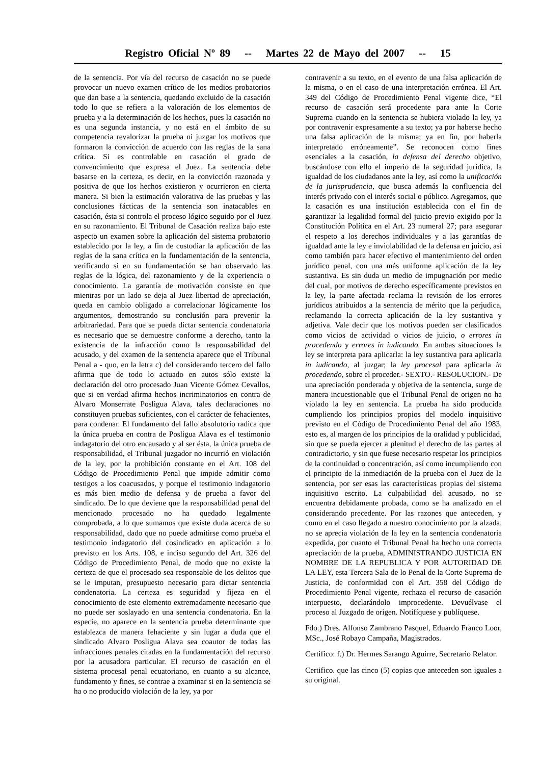Registro Oficial Nº 89 -- Martes 22 de Mayo del 2007 -- 15
de la sentencia. Por vía del recurso de casación no se puede provocar un nuevo examen crítico de los medios probatorios que dan base a la sentencia, quedando excluido de la casación todo lo que se refiera a la valoración de los elementos de prueba y a la determinación de los hechos, pues la casación no es una segunda instancia, y no está en el ámbito de su competencia revalorizar la prueba ni juzgar los motivos que formaron la convicción de acuerdo con las reglas de la sana crítica. Si es controlable en casación el grado de convencimiento que expresa el Juez. La sentencia debe basarse en la certeza, es decir, en la convicción razonada y positiva de que los hechos existieron y ocurrieron en cierta manera. Si bien la estimación valorativa de las pruebas y las conclusiones fácticas de la sentencia son inatacables en casación, ésta si controla el proceso lógico seguido por el Juez en su razonamiento. El Tribunal de Casación realiza bajo este aspecto un examen sobre la aplicación del sistema probatorio establecido por la ley, a fin de custodiar la aplicación de las reglas de la sana crítica en la fundamentación de la sentencia, verificando si en su fundamentación se han observado las reglas de la lógica, del razonamiento y de la experiencia o conocimiento. La garantía de motivación consiste en que mientras por un lado se deja al Juez libertad de apreciación, queda en cambio obligado a correlacionar lógicamente los argumentos, demostrando su conclusión para prevenir la arbitrariedad. Para que se pueda dictar sentencia condenatoria es necesario que se demuestre conforme a derecho, tanto la existencia de la infracción como la responsabilidad del acusado, y del examen de la sentencia aparece que el Tribunal Penal a - quo, en la letra c) del considerando tercero del fallo afirma que de todo lo actuado en autos sólo existe la declaración del otro procesado Juan Vicente Gómez Cevallos, que si en verdad afirma hechos incriminatorios en contra de Alvaro Monserrate Posligua Alava, tales declaraciones no constituyen pruebas suficientes, con el carácter de fehacientes, para condenar. El fundamento del fallo absolutorio radica que la única prueba en contra de Posligua Alava es el testimonio indagatorio del otro encausado y al ser ésta, la única prueba de responsabilidad, el Tribunal juzgador no incurrió en violación de la ley, por la prohibición constante en el Art. 108 del Código de Procedimiento Penal que impide admitir como testigos a los coacusados, y porque el testimonio indagatorio es más bien medio de defensa y de prueba a favor del sindicado. De lo que deviene que la responsabilidad penal del mencionado procesado no ha quedado legalmente comprobada, a lo que sumamos que existe duda acerca de su responsabilidad, dado que no puede admitirse como prueba el testimonio indagatorio del cosindicado en aplicación a lo previsto en los Arts. 108, e inciso segundo del Art. 326 del Código de Procedimiento Penal, de modo que no existe la certeza de que el procesado sea responsable de los delitos que se le imputan, presupuesto necesario para dictar sentencia condenatoria. La certeza es seguridad y fijeza en el conocimiento de este elemento extremadamente necesario que no puede ser soslayado en una sentencia condenatoria. En la especie, no aparece en la sentencia prueba determinante que establezca de manera fehaciente y sin lugar a duda que el sindicado Alvaro Posligua Alava sea coautor de todas las infracciones penales citadas en la fundamentación del recurso por la acusadora particular. El recurso de casación en el sistema procesal penal ecuatoriano, en cuanto a su alcance, fundamento y fines, se contrae a examinar si en la sentencia se ha o no producido violación de la ley, ya por
contravenir a su texto, en el evento de una falsa aplicación de la misma, o en el caso de una interpretación errónea. El Art. 349 del Código de Procedimiento Penal vigente dice, “El recurso de casación será procedente para ante la Corte Suprema cuando en la sentencia se hubiera violado la ley, ya por contravenir expresamente a su texto; ya por haberse hecho una falsa aplicación de la misma; ya en fin, por haberla interpretado erróneamente”. Se reconocen como fines esenciales a la casación, la defensa del derecho objetivo, buscándose con ello el imperio de la seguridad jurídica, la igualdad de los ciudadanos ante la ley, así como la unificación de la jurisprudencia, que busca además la confluencia del interés privado con el interés social o público. Agregamos, que la casación es una institución establecida con el fin de garantizar la legalidad formal del juicio previo exigido por la Constitución Política en el Art. 23 numeral 27; para asegurar el respeto a los derechos individuales y a las garantías de igualdad ante la ley e inviolabilidad de la defensa en juicio, así como también para hacer efectivo el mantenimiento del orden jurídico penal, con una más uniforme aplicación de la ley sustantiva. Es sin duda un medio de impugnación por medio del cual, por motivos de derecho específicamente previstos en la ley, la parte afectada reclama la revisión de los errores jurídicos atribuidos a la sentencia de mérito que la perjudica, reclamando la correcta aplicación de la ley sustantiva y adjetiva. Vale decir que los motivos pueden ser clasificados como vicios de actividad o vicios de juicio, o errores in procedendo y errores in iudicando. En ambas situaciones la ley se interpreta para aplicarla: la ley sustantiva para aplicarla in iudicando, al juzgar; la ley procesal para aplicarla in procedendo, sobre el proceder.- SEXTO.- RESOLUCION.- De una apreciación ponderada y objetiva de la sentencia, surge de manera incuestionable que el Tribunal Penal de origen no ha violado la ley en sentencia. La prueba ha sido producida cumpliendo los principios propios del modelo inquisitivo previsto en el Código de Procedimiento Penal del año 1983, esto es, al margen de los principios de la oralidad y publicidad, sin que se pueda ejercer a plenitud el derecho de las partes al contradictorio, y sin que fuese necesario respetar los principios de la continuidad o concentración, así como incumpliendo con el principio de la inmediación de la prueba con el Juez de la sentencia, por ser esas las características propias del sistema inquisitivo escrito. La culpabilidad del acusado, no se encuentra debidamente probada, como se ha analizado en el considerando precedente. Por las razones que anteceden, y como en el caso llegado a nuestro conocimiento por la alzada, no se aprecia violación de la ley en la sentencia condenatoria expedida, por cuanto el Tribunal Penal ha hecho una correcta apreciación de la prueba, ADMINISTRANDO JUSTICIA EN NOMBRE DE LA REPUBLICA Y POR AUTORIDAD DE LA LEY, esta Tercera Sala de lo Penal de la Corte Suprema de Justicia, de conformidad con el Art. 358 del Código de Procedimiento Penal vigente, rechaza el recurso de casación interpuesto, declarándolo improcedente. Devuélvase el proceso al Juzgado de origen. Notifíquese y publíquese.
Fdo.) Dres. Alfonso Zambrano Pasquel, Eduardo Franco Loor, MSc., José Robayo Campaña, Magistrados.
Certifico: f.) Dr. Hermes Sarango Aguirre, Secretario Relator.
Certifico. que las cinco (5) copias que anteceden son iguales a su original.